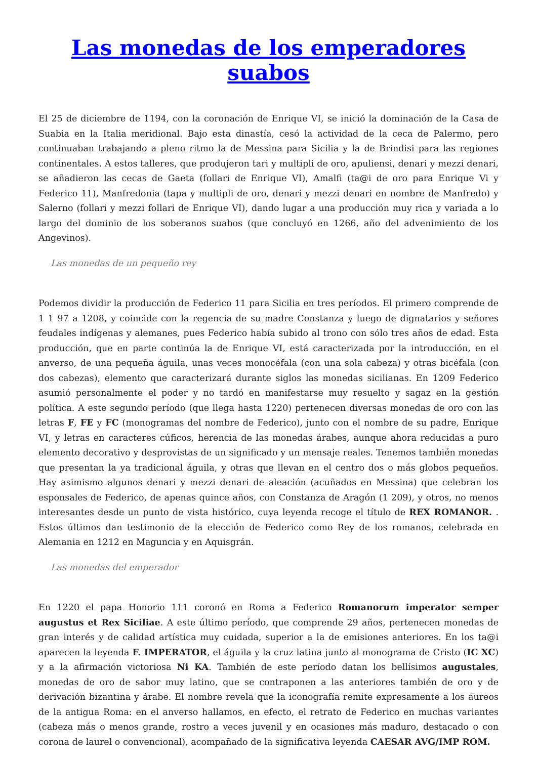Las monedas de los emperadores suabos
El 25 de diciembre de 1194, con la coronación de Enrique VI, se inició la dominación de la Casa de Suabia en la Italia meridional. Bajo esta dinastía, cesó la actividad de la ceca de Palermo, pero continuaban trabajando a pleno ritmo la de Messina para Sicilia y la de Brindisi para las regiones continentales. A estos talleres, que produjeron tari y multipli de oro, apuliensi, denari y mezzi denari, se añadieron las cecas de Gaeta (follari de Enrique VI), Amalfi (ta@i de oro para Enrique Vi y Federico 11), Manfredonia (tapa y multipli de oro, denari y mezzi denari en nombre de Manfredo) y Salerno (follari y mezzi follari de Enrique VI), dando lugar a una producción muy rica y variada a lo largo del dominio de los soberanos suabos (que concluyó en 1266, año del advenimiento de los Angevinos).
Las monedas de un pequeño rey
Podemos dividir la producción de Federico 11 para Sicilia en tres períodos. El primero comprende de 1 1 97 a 1208, y coincide con la regencia de su madre Constanza y luego de dignatarios y señores feudales indígenas y alemanes, pues Federico había subido al trono con sólo tres años de edad. Esta producción, que en parte continúa la de Enrique VI, está caracterizada por la introducción, en el anverso, de una pequeña águila, unas veces monocéfala (con una sola cabeza) y otras bicéfala (con dos cabezas), elemento que caracterizará durante siglos las monedas sicilianas. En 1209 Federico asumió personalmente el poder y no tardó en manifestarse muy resuelto y sagaz en la gestión política. A este segundo período (que llega hasta 1220) pertenecen diversas monedas de oro con las letras F, FE y FC (monogramas del nombre de Federico), junto con el nombre de su padre, Enrique VI, y letras en caracteres cúficos, herencia de las monedas árabes, aunque ahora reducidas a puro elemento decorativo y desprovistas de un significado y un mensaje reales. Tenemos también monedas que presentan la ya tradicional águila, y otras que llevan en el centro dos o más globos pequeños. Hay asimismo algunos denari y mezzi denari de aleación (acuñados en Messina) que celebran los esponsales de Federico, de apenas quince años, con Constanza de Aragón (1 209), y otros, no menos interesantes desde un punto de vista histórico, cuya leyenda recoge el título de REX ROMANOR. . Estos últimos dan testimonio de la elección de Federico como Rey de los romanos, celebrada en Alemania en 1212 en Maguncia y en Aquisgrán.
Las monedas del emperador
En 1220 el papa Honorio 111 coronó en Roma a Federico Romanorum imperator semper augustus et Rex Siciliae. A este último período, que comprende 29 años, pertenecen monedas de gran interés y de calidad artística muy cuidada, superior a la de emisiones anteriores. En los ta@i aparecen la leyenda F. IMPERATOR, el águila y la cruz latina junto al monograma de Cristo (IC XC) y a la afirmación victoriosa Ni KA. También de este período datan los bellísimos augustales, monedas de oro de sabor muy latino, que se contraponen a las anteriores también de oro y de derivación bizantina y árabe. El nombre revela que la iconografía remite expresamente a los áureos de la antigua Roma: en el anverso hallamos, en efecto, el retrato de Federico en muchas variantes (cabeza más o menos grande, rostro a veces juvenil y en ocasiones más maduro, destacado o con corona de laurel o convencional), acompañado de la significativa leyenda CAESAR AVG/IMP ROM.